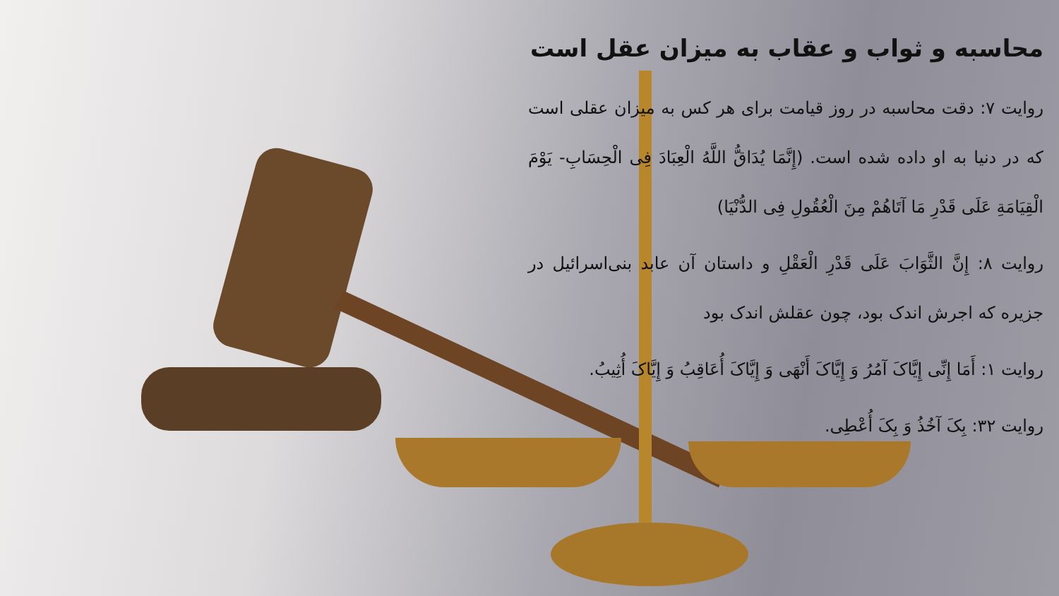محاسبه و ثواب و عقاب به میزان عقل است
روایت ۷: دقت محاسبه در روز قیامت برای هر کس به میزان عقلی است که در دنیا به او داده شده است. (إِنَّمَا يُدَاقُّ اللَّهُ الْعِبَادَ فِی الْحِسَابِ- يَوْمَ الْقِيَامَةِ عَلَى قَدْرِ مَا آتَاهُمْ مِنَ الْعُقُولِ فِی الدُّنْيَا)
روایت ۸: إِنَّ الثَّوَابَ عَلَى قَدْرِ الْعَقْلِ و داستان آن عابد بنی‌اسرائیل در جزیره که اجرش اندک بود، چون عقلش اندک بود
روایت ۱: أَمَا إِنِّی إِيَّاکَ آمُرُ وَ إِيَّاکَ أَنْهَى وَ إِيَّاکَ أُعَاقِبُ وَ إِيَّاکَ أُثِيبُ.
روایت ۳۲: بِکَ آخُذُ وَ بِکَ أُعْطِی.